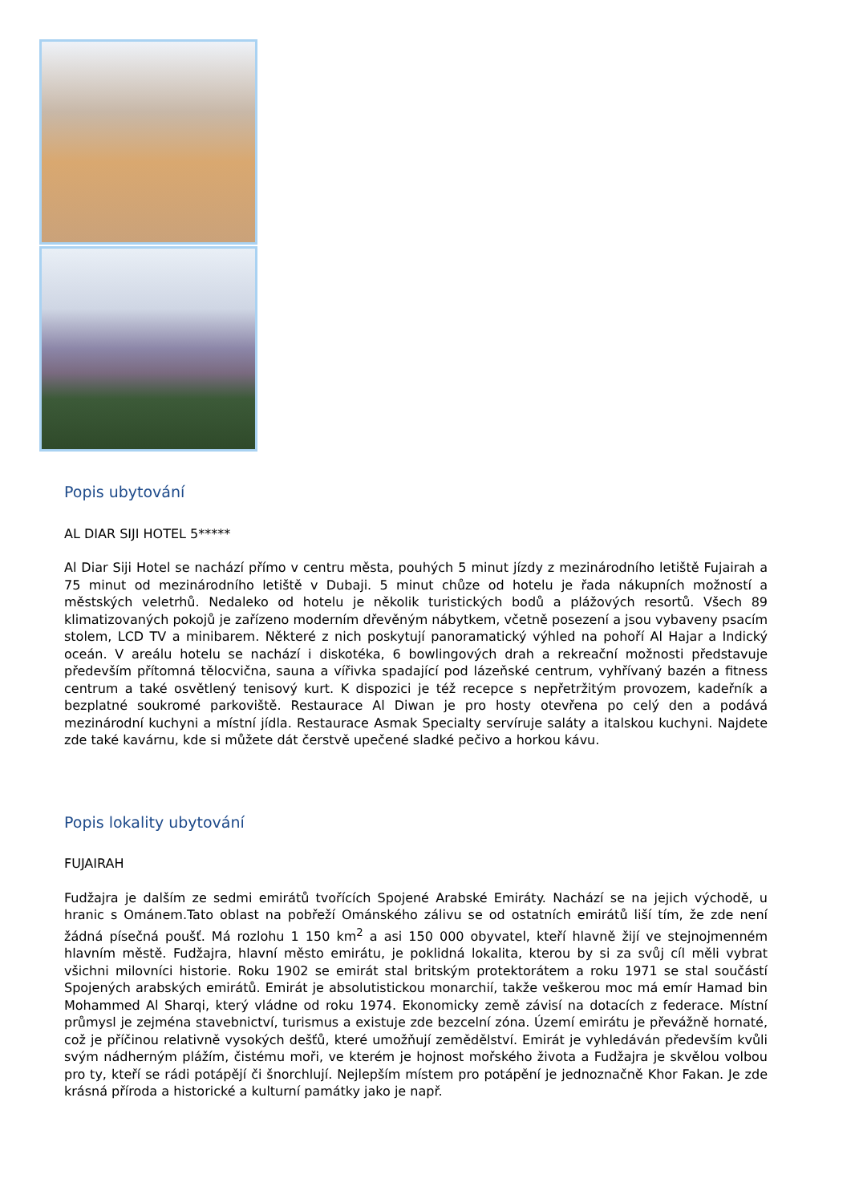Popis ubytování
AL DIAR SIJI HOTEL 5*****
Al Diar Siji Hotel se nachází přímo v centru města, pouhých 5 minut jízdy z mezinárodního letiště Fujairah a 75 minut od mezinárodního letiště v Dubaji. 5 minut chůze od hotelu je řada nákupních možností a městských veletrhů. Nedaleko od hotelu je několik turistických bodů a plážových resortů. Všech 89 klimatizovaných pokojů je zařízeno moderním dřevěným nábytkem, včetně posezení a jsou vybaveny psacím stolem, LCD TV a minibarem. Některé z nich poskytují panoramatický výhled na pohoří Al Hajar a Indický oceán. V areálu hotelu se nachází i diskotéka, 6 bowlingových drah a rekreační možnosti představuje především přítomná tělocvična, sauna a vířivka spadající pod lázeňské centrum, vyhřívaný bazén a fitness centrum a také osvětlený tenisový kurt. K dispozici je též recepce s nepřetržitým provozem, kadeřník a bezplatné soukromé parkoviště. Restaurace Al Diwan je pro hosty otevřena po celý den a podává mezinárodní kuchyni a místní jídla. Restaurace Asmak Specialty servíruje saláty a italskou kuchyni. Najdete zde také kavárnu, kde si můžete dát čerstvě upečené sladké pečivo a horkou kávu.
Popis lokality ubytování
FUJAIRAH
Fudžajra je dalším ze sedmi emirátů tvořících Spojené Arabské Emiráty. Nachází se na jejich východě, u hranic s Ománem.Tato oblast na pobřeží Ománského zálivu se od ostatních emirátů liší tím, že zde není žádná písečná poušť. Má rozlohu 1 150 km<sup>2</sup> a asi 150 000 obyvatel, kteří hlavně žijí ve stejnojmenném hlavním městě. Fudžajra, hlavní město emirátu, je poklidná lokalita, kterou by si za svůj cíl měli vybrat všichni milovníci historie. Roku 1902 se emirát stal britským protektorátem a roku 1971 se stal součástí Spojených arabských emirátů. Emirát je absolutistickou monarchií, takže veškerou moc má emír Hamad bin Mohammed Al Sharqi, který vládne od roku 1974. Ekonomicky země závisí na dotacích z federace. Místní průmysl je zejména stavebnictví, turismus a existuje zde bezcelní zóna. Území emirátu je převážně hornaté, což je příčinou relativně vysokých dešťů, které umožňují zemědělství. Emirát je vyhledáván především kvůli svým nádherným plážím, čistému moři, ve kterém je hojnost mořského života a Fudžajra je skvělou volbou pro ty, kteří se rádi potápějí či šnorchlují. Nejlepším místem pro potápění je jednoznačně Khor Fakan. Je zde krásná příroda a historické a kulturní památky jako je např.